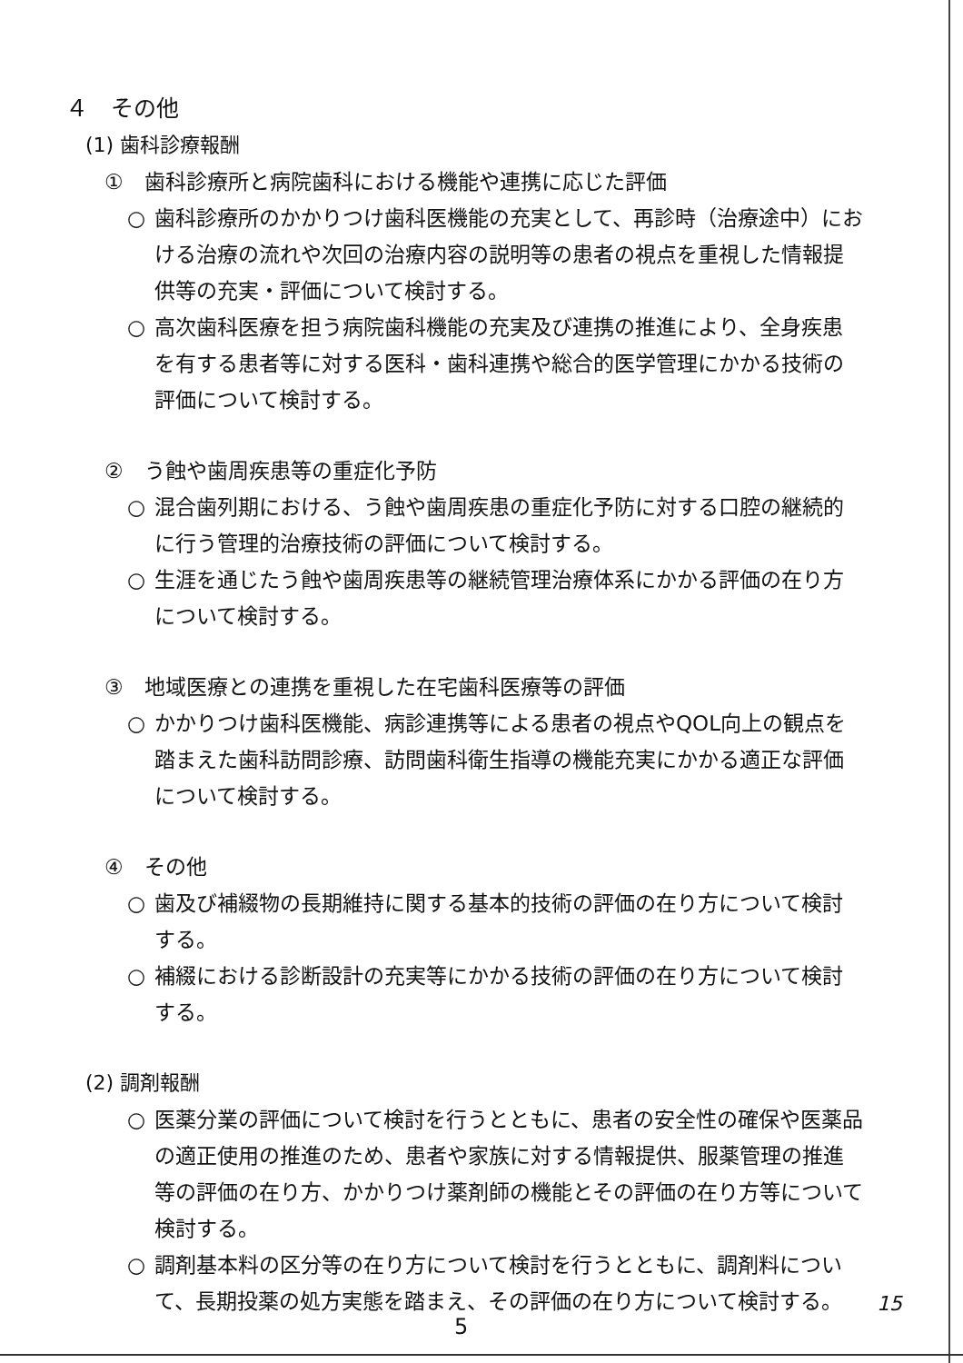４　その他
(1) 歯科診療報酬
①　歯科診療所と病院歯科における機能や連携に応じた評価
○ 歯科診療所のかかりつけ歯科医機能の充実として、再診時（治療途中）における治療の流れや次回の治療内容の説明等の患者の視点を重視した情報提供等の充実・評価について検討する。
○ 高次歯科医療を担う病院歯科機能の充実及び連携の推進により、全身疾患を有する患者等に対する医科・歯科連携や総合的医学管理にかかる技術の評価について検討する。
②　う蝕や歯周疾患等の重症化予防
○ 混合歯列期における、う蝕や歯周疾患の重症化予防に対する口腔の継続的に行う管理的治療技術の評価について検討する。
○ 生涯を通じたう蝕や歯周疾患等の継続管理治療体系にかかる評価の在り方について検討する。
③　地域医療との連携を重視した在宅歯科医療等の評価
○ かかりつけ歯科医機能、病診連携等による患者の視点やQOL向上の観点を踏まえた歯科訪問診療、訪問歯科衛生指導の機能充実にかかる適正な評価について検討する。
④　その他
○ 歯及び補綴物の長期維持に関する基本的技術の評価の在り方について検討する。
○ 補綴における診断設計の充実等にかかる技術の評価の在り方について検討する。
(2) 調剤報酬
○ 医薬分業の評価について検討を行うとともに、患者の安全性の確保や医薬品の適正使用の推進のため、患者や家族に対する情報提供、服薬管理の推進等の評価の在り方、かかりつけ薬剤師の機能とその評価の在り方等について検討する。
○ 調剤基本料の区分等の在り方について検討を行うとともに、調剤料について、長期投薬の処方実態を踏まえ、その評価の在り方について検討する。
15
5